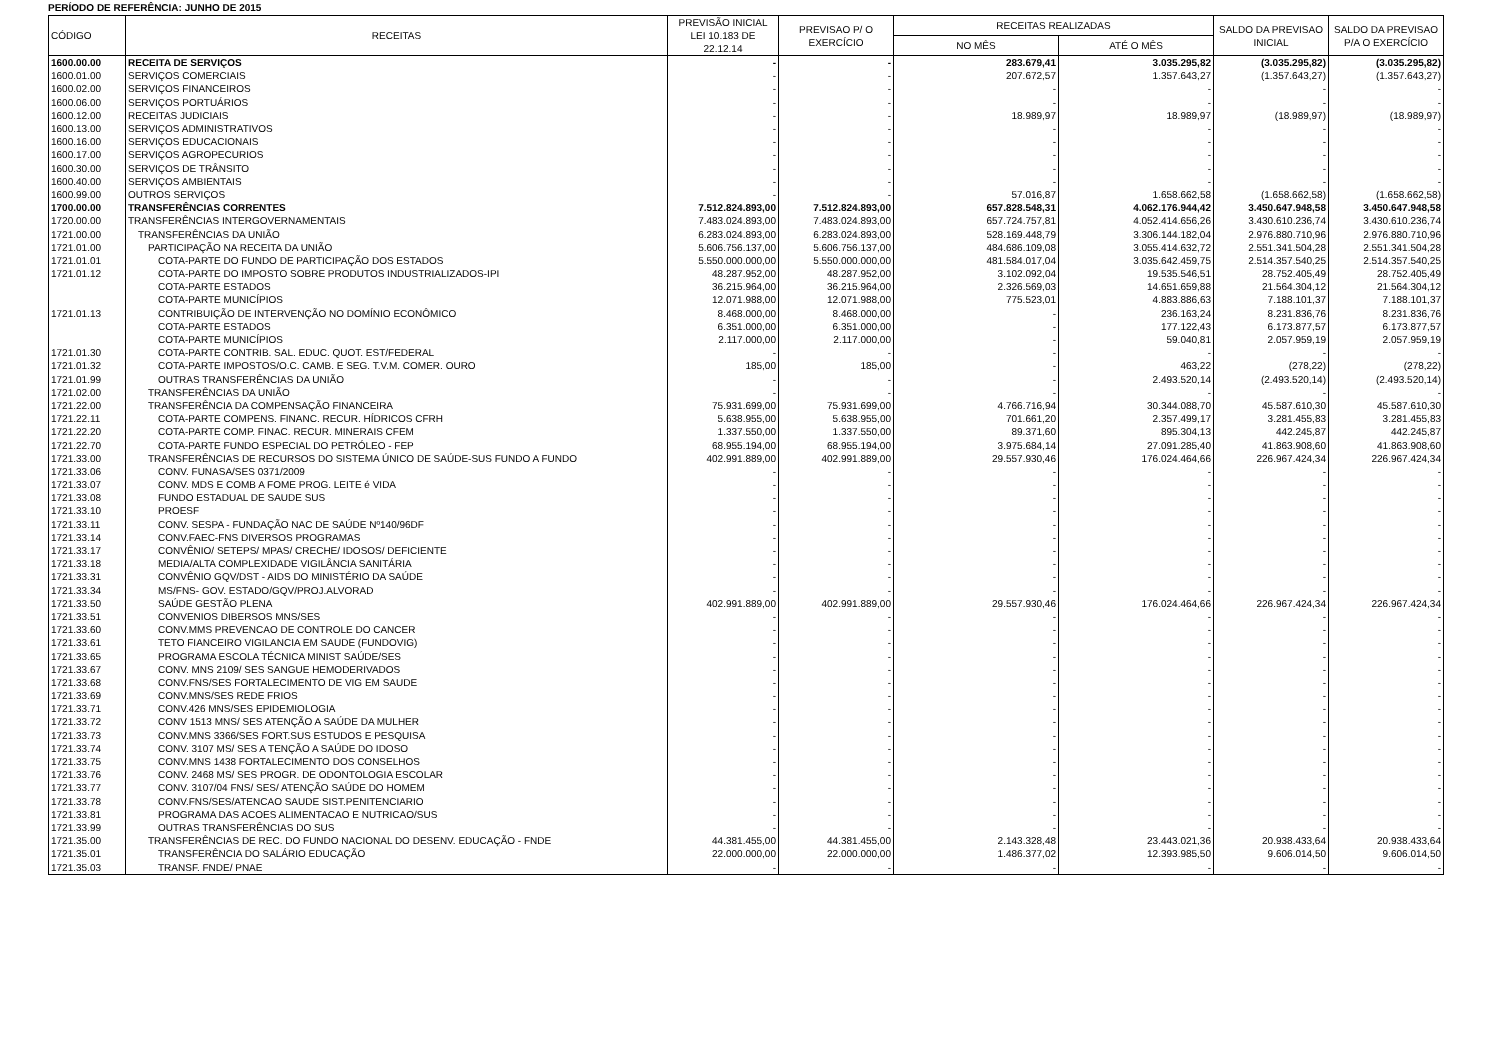PERÍODO DE REFERÊNCIA: JUNHO DE 2015
| CÓDIGO | RECEITAS | PREVISÃO INICIAL LEI 10.183 DE 22.12.14 | PREVISAO P/ O EXERCÍCIO | RECEITAS REALIZADAS | | SALDO DA PREVISAO INICIAL | SALDO DA PREVISAO P/A O EXERCÍCIO |
| --- | --- | --- | --- | --- | --- | --- | --- |
| | | | | NO MÊS | ATÉ O MÊS | | |
| 1600.00.00 | RECEITA DE SERVIÇOS | - | - | 283.679,41 | 3.035.295,82 | (3.035.295,82) | (3.035.295,82) |
| 1600.01.00 | SERVIÇOS COMERCIAIS | - | - | 207.672,57 | 1.357.643,27 | (1.357.643,27) | (1.357.643,27) |
| 1600.02.00 | SERVIÇOS FINANCEIROS | - | - | - | - | - | - |
| 1600.06.00 | SERVIÇOS PORTUÁRIOS | - | - | - | - | - | - |
| 1600.12.00 | RECEITAS JUDICIAIS | - | - | 18.989,97 | 18.989,97 | (18.989,97) | (18.989,97) |
| 1600.13.00 | SERVIÇOS ADMINISTRATIVOS | - | - | - | - | - | - |
| 1600.16.00 | SERVIÇOS EDUCACIONAIS | - | - | - | - | - | - |
| 1600.17.00 | SERVIÇOS AGROPECURIOS | - | - | - | - | - | - |
| 1600.30.00 | SERVIÇOS DE TRÂNSITO | - | - | - | - | - | - |
| 1600.40.00 | SERVIÇOS AMBIENTAIS | - | - | - | - | - | - |
| 1600.99.00 | OUTROS SERVIÇOS | - | - | 57.016,87 | 1.658.662,58 | (1.658.662,58) | (1.658.662,58) |
| 1700.00.00 | TRANSFERÊNCIAS CORRENTES | 7.512.824.893,00 | 7.512.824.893,00 | 657.828.548,31 | 4.062.176.944,42 | 3.450.647.948,58 | 3.450.647.948,58 |
| 1720.00.00 | TRANSFERÊNCIAS INTERGOVERNAMENTAIS | 7.483.024.893,00 | 7.483.024.893,00 | 657.724.757,81 | 4.052.414.656,26 | 3.430.610.236,74 | 3.430.610.236,74 |
| 1721.00.00 | TRANSFERÊNCIAS DA UNIÃO | 6.283.024.893,00 | 6.283.024.893,00 | 528.169.448,79 | 3.306.144.182,04 | 2.976.880.710,96 | 2.976.880.710,96 |
| 1721.01.00 | PARTICIPAÇÃO NA RECEITA DA UNIÃO | 5.606.756.137,00 | 5.606.756.137,00 | 484.686.109,08 | 3.055.414.632,72 | 2.551.341.504,28 | 2.551.341.504,28 |
| 1721.01.01 | COTA-PARTE DO FUNDO DE PARTICIPAÇÃO DOS ESTADOS | 5.550.000.000,00 | 5.550.000.000,00 | 481.584.017,04 | 3.035.642.459,75 | 2.514.357.540,25 | 2.514.357.540,25 |
| 1721.01.12 | COTA-PARTE DO IMPOSTO SOBRE PRODUTOS INDUSTRIALIZADOS-IPI | 48.287.952,00 | 48.287.952,00 | 3.102.092,04 | 19.535.546,51 | 28.752.405,49 | 28.752.405,49 |
| | COTA-PARTE ESTADOS | 36.215.964,00 | 36.215.964,00 | 2.326.569,03 | 14.651.659,88 | 21.564.304,12 | 21.564.304,12 |
| | COTA-PARTE MUNICÍPIOS | 12.071.988,00 | 12.071.988,00 | 775.523,01 | 4.883.886,63 | 7.188.101,37 | 7.188.101,37 |
| 1721.01.13 | CONTRIBUIÇÃO DE INTERVENÇÃO NO DOMÍNIO ECONÔMICO | 8.468.000,00 | 8.468.000,00 | - | 236.163,24 | 8.231.836,76 | 8.231.836,76 |
| | COTA-PARTE ESTADOS | 6.351.000,00 | 6.351.000,00 | - | 177.122,43 | 6.173.877,57 | 6.173.877,57 |
| | COTA-PARTE MUNICÍPIOS | 2.117.000,00 | 2.117.000,00 | - | 59.040,81 | 2.057.959,19 | 2.057.959,19 |
| 1721.01.30 | COTA-PARTE CONTRIB. SAL. EDUC. QUOT. EST/FEDERAL | - | - | - | - | - | - |
| 1721.01.32 | COTA-PARTE IMPOSTOS/O.C. CAMB. E SEG. T.V.M. COMER. OURO | 185,00 | 185,00 | - | 463,22 | (278,22) | (278,22) |
| 1721.01.99 | OUTRAS TRANSFERÊNCIAS DA UNIÃO | - | - | - | 2.493.520,14 | (2.493.520,14) | (2.493.520,14) |
| 1721.02.00 | TRANSFERÊNCIAS DA UNIÃO | - | - | - | - | - | - |
| 1721.22.00 | TRANSFERÊNCIA DA COMPENSAÇÃO FINANCEIRA | 75.931.699,00 | 75.931.699,00 | 4.766.716,94 | 30.344.088,70 | 45.587.610,30 | 45.587.610,30 |
| 1721.22.11 | COTA-PARTE COMPENS. FINANC. RECUR. HÍDRICOS CFRH | 5.638.955,00 | 5.638.955,00 | 701.661,20 | 2.357.499,17 | 3.281.455,83 | 3.281.455,83 |
| 1721.22.20 | COTA-PARTE COMP. FINAC. RECUR. MINERAIS CFEM | 1.337.550,00 | 1.337.550,00 | 89.371,60 | 895.304,13 | 442.245,87 | 442.245,87 |
| 1721.22.70 | COTA-PARTE FUNDO ESPECIAL DO PETRÓLEO - FEP | 68.955.194,00 | 68.955.194,00 | 3.975.684,14 | 27.091.285,40 | 41.863.908,60 | 41.863.908,60 |
| 1721.33.00 | TRANSFERÊNCIAS DE RECURSOS DO SISTEMA ÚNICO DE SAÚDE-SUS FUNDO A FUNDO | 402.991.889,00 | 402.991.889,00 | 29.557.930,46 | 176.024.464,66 | 226.967.424,34 | 226.967.424,34 |
| 1721.33.06 | CONV. FUNASA/SES 0371/2009 | - | - | - | - | - | - |
| 1721.33.07 | CONV. MDS E COMB A FOME PROG. LEITE é VIDA | - | - | - | - | - | - |
| 1721.33.08 | FUNDO ESTADUAL DE SAUDE SUS | - | - | - | - | - | - |
| 1721.33.10 | PROESF | - | - | - | - | - | - |
| 1721.33.11 | CONV. SESPA - FUNDAÇÃO NAC DE SAÚDE Nº140/96DF | - | - | - | - | - | - |
| 1721.33.14 | CONV.FAEC-FNS DIVERSOS PROGRAMAS | - | - | - | - | - | - |
| 1721.33.17 | CONVÊNIO/ SETEPS/ MPAS/ CRECHE/ IDOSOS/ DEFICIENTE | - | - | - | - | - | - |
| 1721.33.18 | MEDIA/ALTA COMPLEXIDADE VIGILÂNCIA SANITÁRIA | - | - | - | - | - | - |
| 1721.33.31 | CONVÊNIO GQV/DST - AIDS DO MINISTÉRIO DA SAÚDE | - | - | - | - | - | - |
| 1721.33.34 | MS/FNS- GOV. ESTADO/GQV/PROJ.ALVORAD | - | - | - | - | - | - |
| 1721.33.50 | SAÚDE GESTÃO PLENA | 402.991.889,00 | 402.991.889,00 | 29.557.930,46 | 176.024.464,66 | 226.967.424,34 | 226.967.424,34 |
| 1721.33.51 | CONVENIOS DIBERSOS MNS/SES | - | - | - | - | - | - |
| 1721.33.60 | CONV.MMS PREVENCAO DE CONTROLE DO CANCER | - | - | - | - | - | - |
| 1721.33.61 | TETO FIANCEIRO VIGILANCIA EM SAUDE (FUNDOVIG) | - | - | - | - | - | - |
| 1721.33.65 | PROGRAMA ESCOLA TÉCNICA MINIST SAÚDE/SES | - | - | - | - | - | - |
| 1721.33.67 | CONV. MNS 2109/ SES SANGUE HEMODERIVADOS | - | - | - | - | - | - |
| 1721.33.68 | CONV.FNS/SES FORTALECIMENTO DE VIG EM SAUDE | - | - | - | - | - | - |
| 1721.33.69 | CONV.MNS/SES REDE FRIOS | - | - | - | - | - | - |
| 1721.33.71 | CONV.426 MNS/SES EPIDEMIOLOGIA | - | - | - | - | - | - |
| 1721.33.72 | CONV 1513 MNS/ SES ATENÇÃO A SAÚDE DA MULHER | - | - | - | - | - | - |
| 1721.33.73 | CONV.MNS 3366/SES FORT.SUS ESTUDOS E PESQUISA | - | - | - | - | - | - |
| 1721.33.74 | CONV. 3107 MS/ SES A TENÇÃO A SAÚDE DO IDOSO | - | - | - | - | - | - |
| 1721.33.75 | CONV.MNS 1438 FORTALECIMENTO DOS CONSELHOS | - | - | - | - | - | - |
| 1721.33.76 | CONV. 2468 MS/ SES PROGR. DE ODONTOLOGIA ESCOLAR | - | - | - | - | - | - |
| 1721.33.77 | CONV. 3107/04 FNS/ SES/ ATENÇÃO SAÚDE DO HOMEM | - | - | - | - | - | - |
| 1721.33.78 | CONV.FNS/SES/ATENCAO SAUDE SIST.PENITENCIARIO | - | - | - | - | - | - |
| 1721.33.81 | PROGRAMA DAS ACOES ALIMENTACAO E NUTRICAO/SUS | - | - | - | - | - | - |
| 1721.33.99 | OUTRAS TRANSFERÊNCIAS DO SUS | - | - | - | - | - | - |
| 1721.35.00 | TRANSFERÊNCIAS DE REC. DO FUNDO NACIONAL DO DESENV. EDUCAÇÃO - FNDE | 44.381.455,00 | 44.381.455,00 | 2.143.328,48 | 23.443.021,36 | 20.938.433,64 | 20.938.433,64 |
| 1721.35.01 | TRANSFERÊNCIA DO SALÁRIO EDUCAÇÃO | 22.000.000,00 | 22.000.000,00 | 1.486.377,02 | 12.393.985,50 | 9.606.014,50 | 9.606.014,50 |
| 1721.35.03 | TRANSF. FNDE/ PNAE | - | - | - | - | - | - |